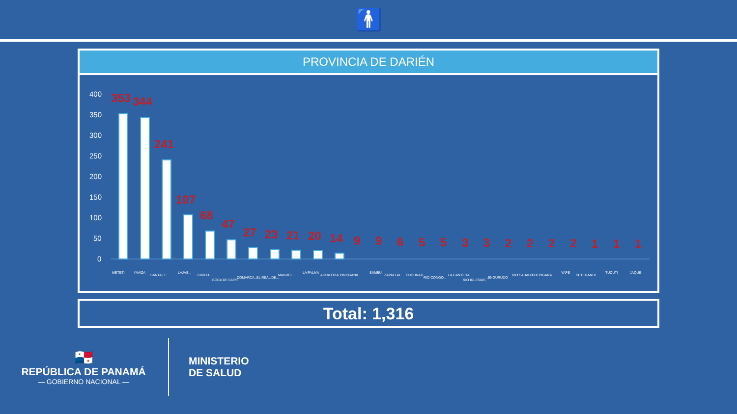🚹
PROVINCIA DE DARIÉN
400
350
300
250
200
150
100
50
0
353
344
241
107
68
47
27
23
21
20
14
9
9
6
5
5
3
3
2
2
2
2
1
1
1
METETI
YAVIZA
SANTA FE
LAJAS...
CIRILO...
BOCA DE CUPE
COMARCA...
EL REAL DE...
MANUEL...
LA PALMA
AGUA FRIA
PINOGANA
SAMBU
ZAPALLAL
CUCUNATI
RIO CONGO...
LA CANTERA
RIO IGLESIAS
JINGURUDO
RIO SABALO
CHEPIGANA
YAPE
SETEGANDI
TUCUTI
JAQUE
Total: 1,316
🇵🇦
REPÚBLICA DE PANAMÁ
— GOBIERNO NACIONAL —
MINISTERIO
DE SALUD